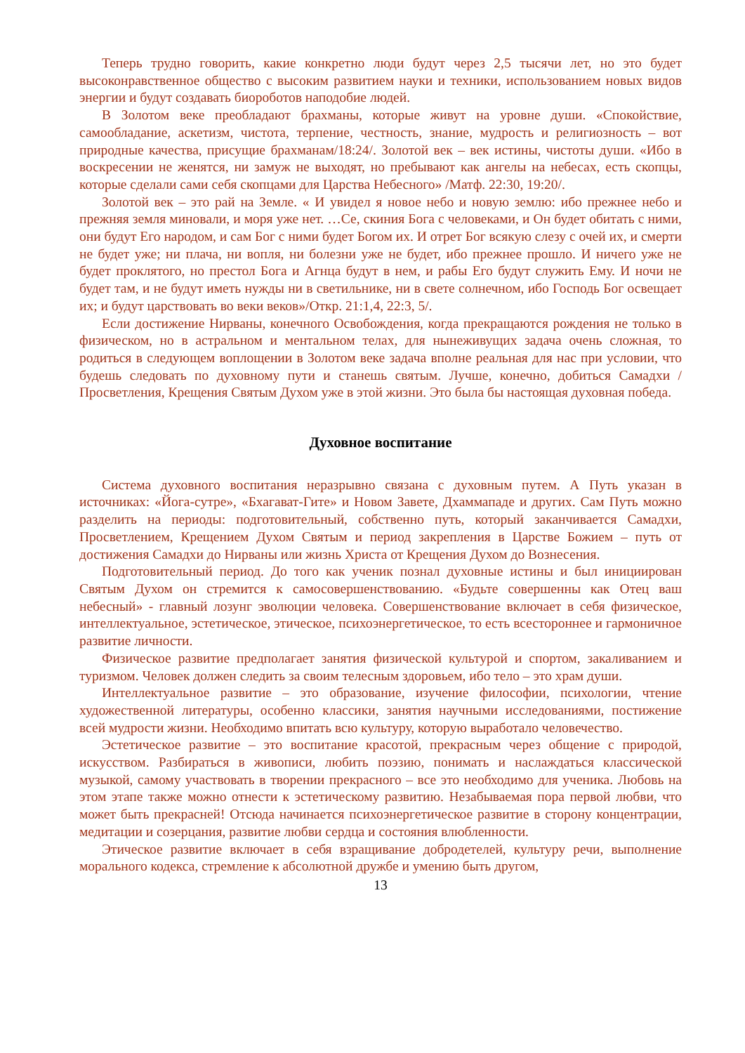Теперь трудно говорить, какие конкретно люди будут через 2,5 тысячи лет, но это будет высоконравственное общество с высоким развитием науки и техники, использованием новых видов энергии и будут создавать биороботов наподобие людей.
В Золотом веке преобладают брахманы, которые живут на уровне души. «Спокойствие, самообладание, аскетизм, чистота, терпение, честность, знание, мудрость и религиозность – вот природные качества, присущие брахманам/18:24/. Золотой век – век истины, чистоты души. «Ибо в воскресении не женятся, ни замуж не выходят, но пребывают как ангелы на небесах, есть скопцы, которые сделали сами себя скопцами для Царства Небесного» /Матф. 22:30, 19:20/.
Золотой век – это рай на Земле. « И увидел я новое небо и новую землю: ибо прежнее небо и прежняя земля миновали, и моря уже нет. …Се, скиния Бога с человеками, и Он будет обитать с ними, они будут Его народом, и сам Бог с ними будет Богом их. И отрет Бог всякую слезу с очей их, и смерти не будет уже; ни плача, ни вопля, ни болезни уже не будет, ибо прежнее прошло. И ничего уже не будет проклятого, но престол Бога и Агнца будут в нем, и рабы Его будут служить Ему. И ночи не будет там, и не будут иметь нужды ни в светильнике, ни в свете солнечном, ибо Господь Бог освещает их; и будут царствовать во веки веков»/Откр. 21:1,4, 22:3, 5/.
Если достижение Нирваны, конечного Освобождения, когда прекращаются рождения не только в физическом, но в астральном и ментальном телах, для нынеживущих задача очень сложная, то родиться в следующем воплощении в Золотом веке задача вполне реальная для нас при условии, что будешь следовать по духовному пути и станешь святым. Лучше, конечно, добиться Самадхи /Просветления, Крещения Святым Духом уже в этой жизни. Это была бы настоящая духовная победа.
Духовное воспитание
Система духовного воспитания неразрывно связана с духовным путем. А Путь указан в источниках: «Йога-сутре», «Бхагават-Гите» и Новом Завете, Дхаммападе и других. Сам Путь можно разделить на периоды: подготовительный, собственно путь, который заканчивается Самадхи, Просветлением, Крещением Духом Святым и период закрепления в Царстве Божием – путь от достижения Самадхи до Нирваны или жизнь Христа от Крещения Духом до Вознесения.
Подготовительный период. До того как ученик познал духовные истины и был инициирован Святым Духом он стремится к самосовершенствованию. «Будьте совершенны как Отец ваш небесный» - главный лозунг эволюции человека. Совершенствование включает в себя физическое, интеллектуальное, эстетическое, этическое, психоэнергетическое, то есть всестороннее и гармоничное развитие личности.
Физическое развитие предполагает занятия физической культурой и спортом, закаливанием и туризмом. Человек должен следить за своим телесным здоровьем, ибо тело – это храм души.
Интеллектуальное развитие – это образование, изучение философии, психологии, чтение художественной литературы, особенно классики, занятия научными исследованиями, постижение всей мудрости жизни. Необходимо впитать всю культуру, которую выработало человечество.
Эстетическое развитие – это воспитание красотой, прекрасным через общение с природой, искусством. Разбираться в живописи, любить поэзию, понимать и наслаждаться классической музыкой, самому участвовать в творении прекрасного – все это необходимо для ученика. Любовь на этом этапе также можно отнести к эстетическому развитию. Незабываемая пора первой любви, что может быть прекрасней! Отсюда начинается психоэнергетическое развитие в сторону концентрации, медитации и созерцания, развитие любви сердца и состояния влюбленности.
Этическое развитие включает в себя взращивание добродетелей, культуру речи, выполнение морального кодекса, стремление к абсолютной дружбе и умению быть другом,
13